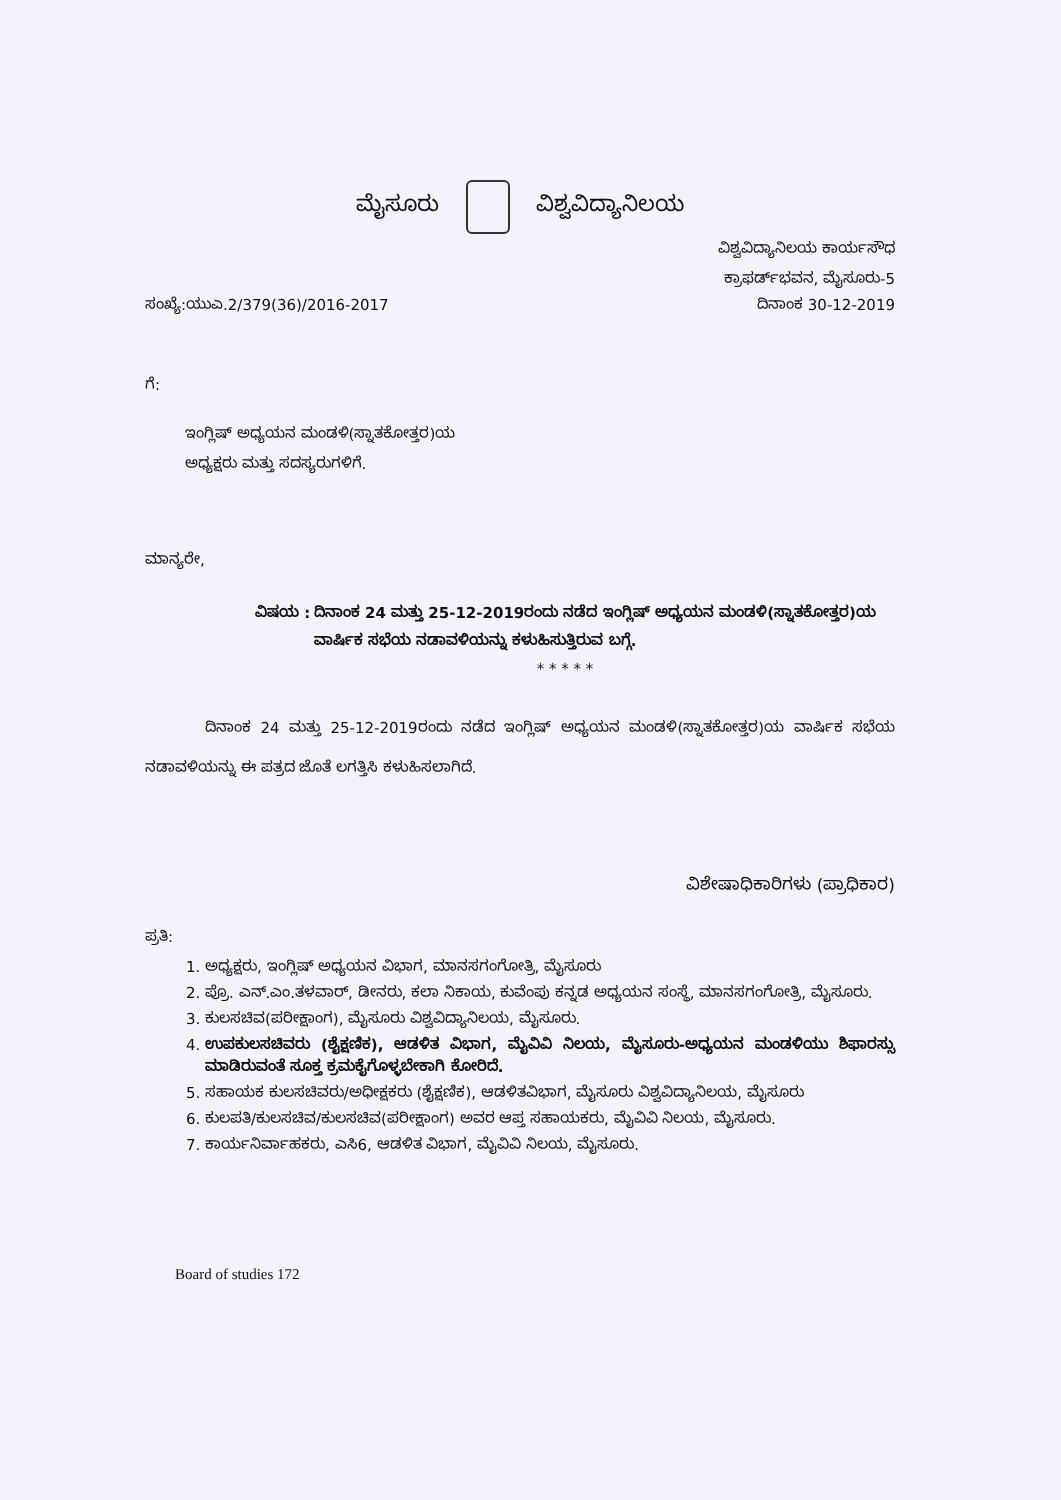ಮೈಸೂರು ವಿಶ್ವವಿದ್ಯಾನಿಲಯ
ವಿಶ್ವವಿದ್ಯಾನಿಲಯ ಕಾರ್ಯಸೌಧ
ಕ್ರಾಫರ್ಡ್‌ಭವನ, ಮೈಸೂರು-5
ಸಂಖ್ಯೆ:ಯುಎ.2/379(36)/2016-2017 ದಿನಾಂಕ 30-12-2019
ಗೆ:
ಇಂಗ್ಲಿಷ್ ಅಧ್ಯಯನ ಮಂಡಳಿ(ಸ್ನಾತಕೋತ್ತರ)ಯ
ಅಧ್ಯಕ್ಷರು ಮತ್ತು ಸದಸ್ಯರುಗಳಿಗೆ.
ಮಾನ್ಯರೇ,
ವಿಷಯ : ದಿನಾಂಕ 24 ಮತ್ತು 25-12-2019ರಂದು ನಡೆದ ಇಂಗ್ಲಿಷ್ ಅಧ್ಯಯನ ಮಂಡಳಿ(ಸ್ನಾತಕೋತ್ತರ)ಯ ವಾರ್ಷಿಕ ಸಭೆಯ ನಡಾವಳಿಯನ್ನು ಕಳುಹಿಸುತ್ತಿರುವ ಬಗ್ಗೆ.
* * * * *
ದಿನಾಂಕ 24 ಮತ್ತು 25-12-2019ರಂದು ನಡೆದ ಇಂಗ್ಲಿಷ್ ಅಧ್ಯಯನ ಮಂಡಳಿ(ಸ್ನಾತಕೋತ್ತರ)ಯ ವಾರ್ಷಿಕ ಸಭೆಯ ನಡಾವಳಿಯನ್ನು ಈ ಪತ್ರದ ಜೊತೆ ಲಗತ್ತಿಸಿ ಕಳುಹಿಸಲಾಗಿದೆ.
ವಿಶೇಷಾಧಿಕಾರಿಗಳು (ಪ್ರಾಧಿಕಾರ)
ಪ್ರತಿ:
1. ಅಧ್ಯಕ್ಷರು, ಇಂಗ್ಲಿಷ್ ಅಧ್ಯಯನ ವಿಭಾಗ, ಮಾನಸಗಂಗೋತ್ರಿ, ಮೈಸೂರು
2. ಪ್ರೊ. ಎನ್.ಎಂ.ತಳವಾರ್, ಡೀನರು, ಕಲಾ ನಿಕಾಯ, ಕುವೆಂಪು ಕನ್ನಡ ಅಧ್ಯಯನ ಸಂಸ್ಥೆ, ಮಾನಸಗಂಗೋತ್ರಿ, ಮೈಸೂರು.
3. ಕುಲಸಚಿವ(ಪರೀಕ್ಷಾಂಗ), ಮೈಸೂರು ವಿಶ್ವವಿದ್ಯಾನಿಲಯ, ಮೈಸೂರು.
4. ಉಪಕುಲಸಚಿವರು (ಶೈಕ್ಷಣಿಕ), ಆಡಳಿತ ವಿಭಾಗ, ಮೈವಿವಿ ನಿಲಯ, ಮೈಸೂರು-ಅಧ್ಯಯನ ಮಂಡಳಿಯು ಶಿಫಾರಸ್ಸು ಮಾಡಿರುವಂತೆ ಸೂಕ್ತ ಕ್ರಮಕೈಗೊಳ್ಳಬೇಕಾಗಿ ಕೋರಿದೆ.
5. ಸಹಾಯಕ ಕುಲಸಚಿವರು/ಅಧೀಕ್ಷಕರು (ಶೈಕ್ಷಣಿಕ), ಆಡಳಿತವಿಭಾಗ, ಮೈಸೂರು ವಿಶ್ವವಿದ್ಯಾನಿಲಯ, ಮೈಸೂರು
6. ಕುಲಪತಿ/ಕುಲಸಚಿವ/ಕುಲಸಚಿವ(ಪರೀಕ್ಷಾಂಗ) ಅವರ ಆಪ್ತ ಸಹಾಯಕರು, ಮೈವಿವಿ ನಿಲಯ, ಮೈಸೂರು.
7. ಕಾರ್ಯನಿರ್ವಾಹಕರು, ಎಸಿ6, ಆಡಳಿತ ವಿಭಾಗ, ಮೈವಿವಿ ನಿಲಯ, ಮೈಸೂರು.
Board of studies 172